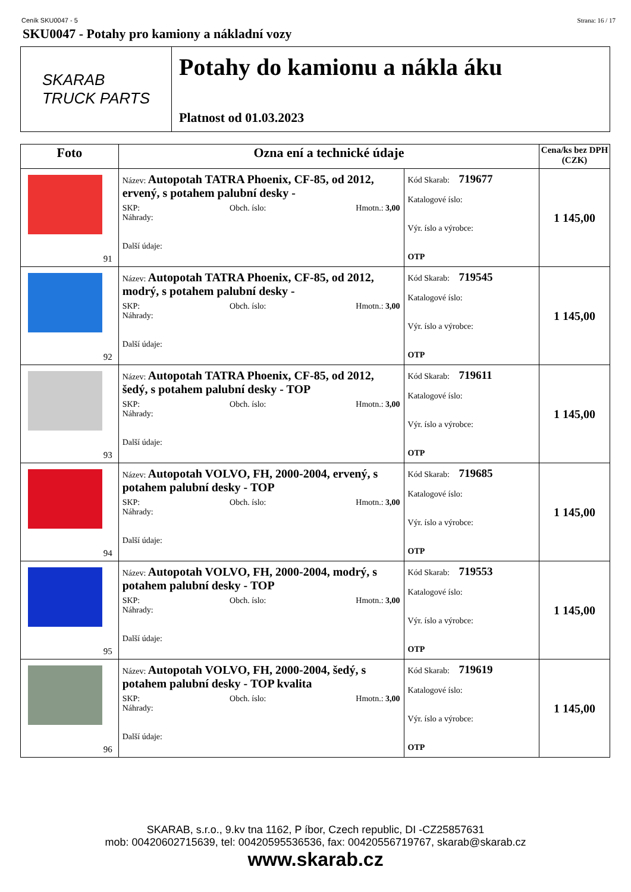Ceník SKU0047 - 5 Strana: 16 / 17
SKU0047 - Potahy pro kamiony a nákladní vozy
SKARAB
TRUCK PARTS
Potahy do kamionu a nákla áku
Platnost od 01.03.2023
| Foto | Ozna ení a technické údaje | | Cena/ks bez DPH (CZK) |
| --- | --- | --- | --- |
| 91 | Název: Autopotah TATRA Phoenix, CF-85, od 2012, ervený, s potahem palubní desky - SKP: Obch. íslo: Hmotn.: 3,00 Náhrady: Další údaje: | Kód Skarab: 719677 Katalogové íslo: Výr. íslo a výrobce: OTP | 1 145,00 |
| 92 | Název: Autopotah TATRA Phoenix, CF-85, od 2012, modrý, s potahem palubní desky - SKP: Obch. íslo: Hmotn.: 3,00 Náhrady: Další údaje: | Kód Skarab: 719545 Katalogové íslo: Výr. íslo a výrobce: OTP | 1 145,00 |
| 93 | Název: Autopotah TATRA Phoenix, CF-85, od 2012, šedý, s potahem palubní desky - TOP SKP: Obch. íslo: Hmotn.: 3,00 Náhrady: Další údaje: | Kód Skarab: 719611 Katalogové íslo: Výr. íslo a výrobce: OTP | 1 145,00 |
| 94 | Název: Autopotah VOLVO, FH, 2000-2004, ervený, s potahem palubní desky - TOP SKP: Obch. íslo: Hmotn.: 3,00 Náhrady: Další údaje: | Kód Skarab: 719685 Katalogové íslo: Výr. íslo a výrobce: OTP | 1 145,00 |
| 95 | Název: Autopotah VOLVO, FH, 2000-2004, modrý, s potahem palubní desky - TOP SKP: Obch. íslo: Hmotn.: 3,00 Náhrady: Další údaje: | Kód Skarab: 719553 Katalogové íslo: Výr. íslo a výrobce: OTP | 1 145,00 |
| 96 | Název: Autopotah VOLVO, FH, 2000-2004, šedý, s potahem palubní desky - TOP kvalita SKP: Obch. íslo: Hmotn.: 3,00 Náhrady: Další údaje: | Kód Skarab: 719619 Katalogové íslo: Výr. íslo a výrobce: OTP | 1 145,00 |
SKARAB, s.r.o., 9.kv tna 1162, P íbor, Czech republic, DI -CZ25857631
mob: 00420602715639, tel: 00420595536536, fax: 00420556719767, skarab@skarab.cz
www.skarab.cz